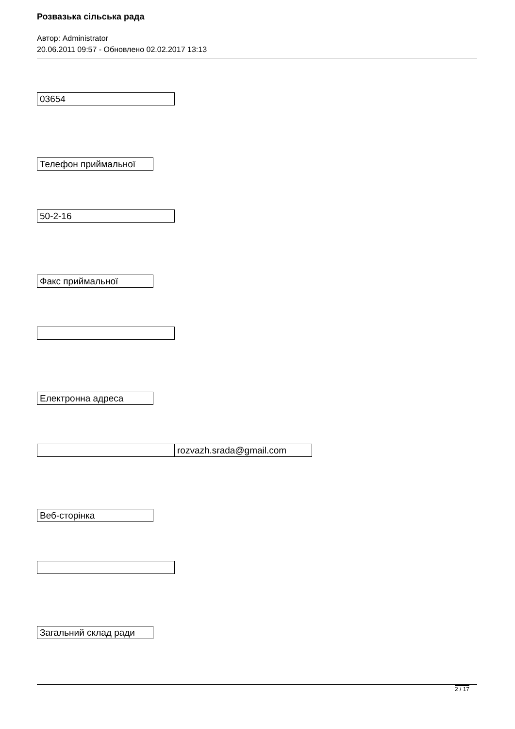Розвазька сільська рада
Автор: Administrator
20.06.2011 09:57 - Обновлено 02.02.2017 13:13
| 03654 |
| Телефон приймальної |
| 50-2-16 |
| Факс приймальної |
| Електронна адреса |
| | rozvazh.srada@gmail.com |
| Веб-сторінка |
| Загальний склад ради |
2 / 17